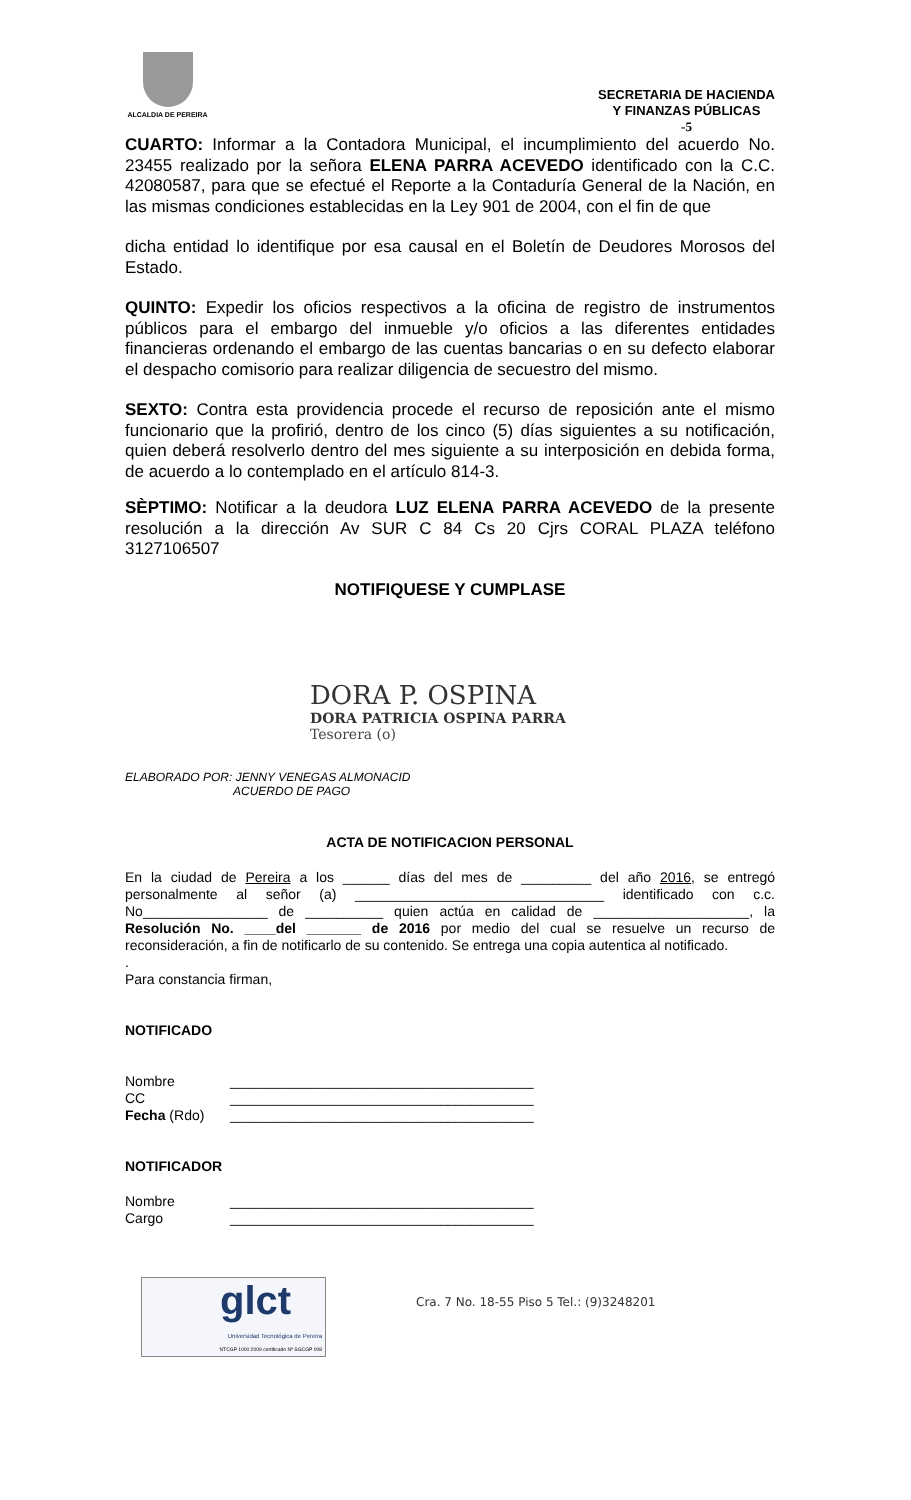ALCALDIA DE PEREIRA
SECRETARIA DE HACIENDA
Y FINANZAS PÚBLICAS
-5
CUARTO: Informar a la Contadora Municipal, el incumplimiento del acuerdo No. 23455 realizado por la señora ELENA PARRA ACEVEDO identificado con la C.C. 42080587, para que se efectué el Reporte a la Contaduría General de la Nación, en las mismas condiciones establecidas en la Ley 901 de 2004, con el fin de que
dicha entidad lo identifique por esa causal en el Boletín de Deudores Morosos del Estado.
QUINTO: Expedir los oficios respectivos a la oficina de registro de instrumentos públicos para el embargo del inmueble y/o oficios a las diferentes entidades financieras ordenando el embargo de las cuentas bancarias o en su defecto elaborar el despacho comisorio para realizar diligencia de secuestro del mismo.
SEXTO: Contra esta providencia procede el recurso de reposición ante el mismo funcionario que la profirió, dentro de los cinco (5) días siguientes a su notificación, quien deberá resolverlo dentro del mes siguiente a su interposición en debida forma, de acuerdo a lo contemplado en el artículo 814-3.
SÈPTIMO: Notificar a la deudora LUZ ELENA PARRA ACEVEDO de la presente resolución a la dirección Av SUR C 84 Cs 20 Cjrs CORAL PLAZA teléfono 3127106507
NOTIFIQUESE Y CUMPLASE
DORA P. OSPINA
DORA PATRICIA OSPINA PARRA
Tesorera (o)
ELABORADO POR: JENNY VENEGAS ALMONACID
ACUERDO DE PAGO
ACTA DE NOTIFICACION PERSONAL
En la ciudad de Pereira a los ______ días del mes de _________ del año 2016, se entregó personalmente al señor (a) ________________________________ identificado con c.c. No________________ de __________ quien actúa en calidad de ____________________, la Resolución No. ____del _______ de 2016 por medio del cual se resuelve un recurso de reconsideración, a fin de notificarlo de su contenido. Se entrega una copia autentica al notificado.
.
Para constancia firman,
NOTIFICADO
Nombre _______________________________________
CC _______________________________________
Fecha (Rdo) _______________________________________
NOTIFICADOR
Nombre _______________________________________
Cargo _______________________________________
glct
Universidad Tecnológica de Pereira
NTCGP 1000:2009 certificado Nº SGCGP 008
Cra. 7 No. 18-55 Piso 5 Tel.: (9)3248201